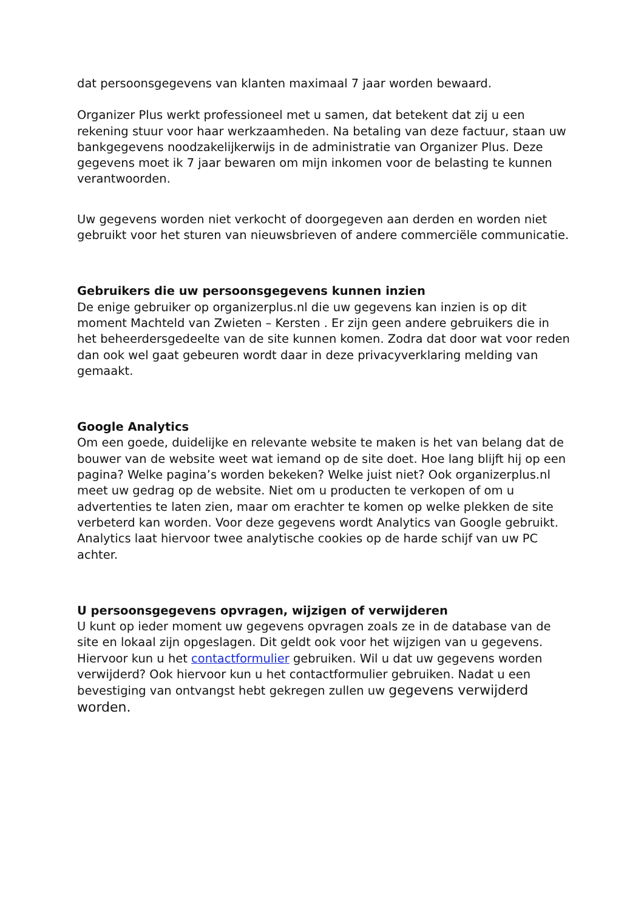dat persoonsgegevens van klanten maximaal 7 jaar worden bewaard.
Organizer Plus werkt professioneel met u samen, dat betekent dat zij u een rekening stuur voor haar werkzaamheden. Na betaling van deze factuur, staan uw bankgegevens noodzakelijkerwijs in de administratie van Organizer Plus. Deze gegevens moet ik 7 jaar bewaren om mijn inkomen voor de belasting te kunnen verantwoorden.
Uw gegevens worden niet verkocht of doorgegeven aan derden en worden niet gebruikt voor het sturen van nieuwsbrieven of andere commerciële communicatie.
Gebruikers die uw persoonsgegevens kunnen inzien
De enige gebruiker op organizerplus.nl die uw gegevens kan inzien is op dit moment Machteld van Zwieten – Kersten . Er zijn geen andere gebruikers die in het beheerdersgedeelte van de site kunnen komen. Zodra dat door wat voor reden dan ook wel gaat gebeuren wordt daar in deze privacyverklaring melding van gemaakt.
Google Analytics
Om een goede, duidelijke en relevante website te maken is het van belang dat de bouwer van de website weet wat iemand op de site doet. Hoe lang blijft hij op een pagina? Welke pagina’s worden bekeken? Welke juist niet? Ook organizerplus.nl meet uw gedrag op de website. Niet om u producten te verkopen of om u advertenties te laten zien, maar om erachter te komen op welke plekken de site verbeterd kan worden. Voor deze gegevens wordt Analytics van Google gebruikt. Analytics laat hiervoor twee analytische cookies op de harde schijf van uw PC achter.
U persoonsgegevens opvragen, wijzigen of verwijderen
U kunt op ieder moment uw gegevens opvragen zoals ze in de database van de site en lokaal zijn opgeslagen. Dit geldt ook voor het wijzigen van u gegevens. Hiervoor kun u het contactformulier gebruiken. Wil u dat uw gegevens worden verwijderd? Ook hiervoor kun u het contactformulier gebruiken. Nadat u een bevestiging van ontvangst hebt gekregen zullen uw gegevens verwijderd worden.